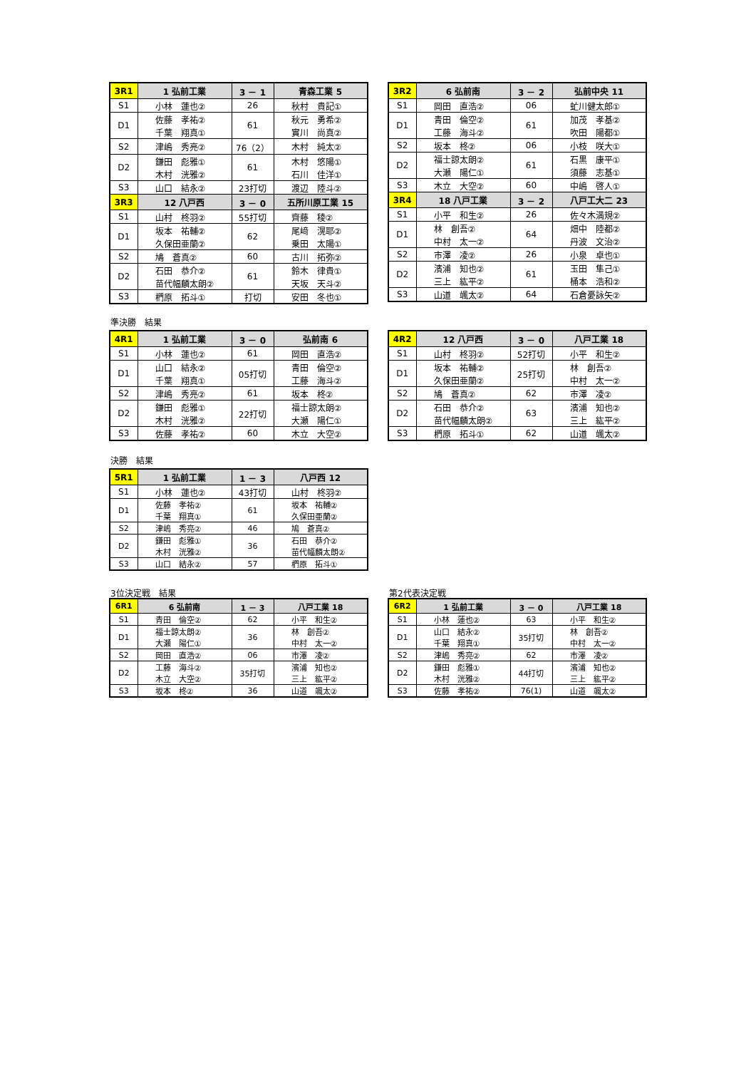| 3R1 | 1 弘前工業 | 3 － 1 | 青森工業 5 |
| S1 | 小林 蓮也② | 26 | 秋村 貴記① |
| D1 | 佐藤 孝祐② | 61 | 秋元 勇希② |
| | 千葉 翔真① | | 實川 尚真② |
| S2 | 津嶋 秀亮② | 76（2） | 木村 純太② |
| D2 | 鎌田 彪雅① | 61 | 木村 悠陽① |
| | 木村 洸雅② | | 石川 佳洋① |
| S3 | 山口 結永② | 23打切 | 渡辺 陸斗② |
| 3R3 | 12 八戸西 | 3 － 0 | 五所川原工業 15 |
| S1 | 山村 柊羽② | 55打切 | 齊藤 稜② |
| D1 | 坂本 祐輔② | 62 | 尾﨑 滉耶② |
| | 久保田亜蘭② | | 乗田 太陽① |
| S2 | 鳩 蒼真② | 60 | 古川 拓弥② |
| D2 | 石田 恭介② | 61 | 鈴木 律貴① |
| | 苗代幅麟太朗② | | 天坂 天斗② |
| S3 | 椚原 拓斗① | 打切 | 安田 冬也① |
| 3R2 | 6 弘前南 | 3 － 2 | 弘前中央 11 |
| S1 | 岡田 直浩② | 06 | 虻川健太郎① |
| D1 | 青田 倫空② | 61 | 加茂 孝基② |
| | 工藤 海斗② | | 吹田 陽都① |
| S2 | 坂本 柊② | 06 | 小枝 咲大① |
| D2 | 福士諒太朗② | 61 | 石黒 康平① |
| | 大瀬 陽仁① | | 須藤 志基① |
| S3 | 木立 大空② | 60 | 中嶋 啓人① |
| 3R4 | 18 八戸工業 | 3 － 2 | 八戸工大二 23 |
| S1 | 小平 和生② | 26 | 佐々木満規② |
| D1 | 林 創吾② | 64 | 畑中 陸都② |
| | 中村 太一② | | 丹波 文治② |
| S2 | 市澤 凌② | 26 | 小泉 卓也① |
| D2 | 濱浦 知也② | 61 | 玉田 隼己① |
| | 三上 紘平② | | 桶本 浩和② |
| S3 | 山道 颯太② | 64 | 石倉憂詠矢② |
準決勝　結果
| 4R1 | 1 弘前工業 | 3 － 0 | 弘前南 6 |
| S1 | 小林 蓮也② | 61 | 岡田 直浩② |
| D1 | 山口 結永② | 05打切 | 青田 倫空② |
| | 千葉 翔真① | | 工藤 海斗② |
| S2 | 津嶋 秀亮② | 61 | 坂本 柊② |
| D2 | 鎌田 彪雅① | 22打切 | 福士諒太朗② |
| | 木村 洸雅② | | 大瀬 陽仁① |
| S3 | 佐藤 孝祐② | 60 | 木立 大空② |
| 4R2 | 12 八戸西 | 3 － 0 | 八戸工業 18 |
| S1 | 山村 柊羽② | 52打切 | 小平 和生② |
| D1 | 坂本 祐輔② | 25打切 | 林 創吾② |
| | 久保田亜蘭② | | 中村 太一② |
| S2 | 鳩 蒼真② | 62 | 市澤 凌② |
| D2 | 石田 恭介② | 63 | 濱浦 知也② |
| | 苗代幅麟太朗② | | 三上 紘平② |
| S3 | 椚原 拓斗① | 62 | 山道 颯太② |
決勝　結果
| 5R1 | 1 弘前工業 | 1 － 3 | 八戸西 12 |
| S1 | 小林 蓮也② | 43打切 | 山村 柊羽② |
| D1 | 佐藤 孝祐② | 61 | 坂本 祐輔② |
| | 千葉 翔真① | | 久保田亜蘭② |
| S2 | 津嶋 秀亮② | 46 | 鳩 蒼真② |
| D2 | 鎌田 彪雅① | 36 | 石田 恭介② |
| | 木村 洸雅② | | 苗代幅麟太朗② |
| S3 | 山口 結永② | 57 | 椚原 拓斗① |
3位決定戦　結果 第2代表決定戦
| 6R1 | 6 弘前南 | 1 － 3 | 八戸工業 18 |
| S1 | 青田 倫空② | 62 | 小平 和生② |
| D1 | 福士諒太朗② | 36 | 林 創吾② |
| | 大瀬 陽仁① | | 中村 太一② |
| S2 | 岡田 直浩② | 06 | 市澤 凌② |
| D2 | 工藤 海斗② | 35打切 | 濱浦 知也② |
| | 木立 大空② | | 三上 紘平② |
| S3 | 坂本 柊② | 36 | 山道 颯太② |
| 6R2 | 1 弘前工業 | 3 － 0 | 八戸工業 18 |
| S1 | 小林 蓮也② | 63 | 小平 和生② |
| D1 | 山口 結永② | 35打切 | 林 創吾② |
| | 千葉 翔真① | | 中村 太一② |
| S2 | 津嶋 秀亮② | 62 | 市澤 凌② |
| D2 | 鎌田 彪雅① | 44打切 | 濱浦 知也② |
| | 木村 洸雅② | | 三上 紘平② |
| S3 | 佐藤 孝祐② | 76(1) | 山道 颯太② |